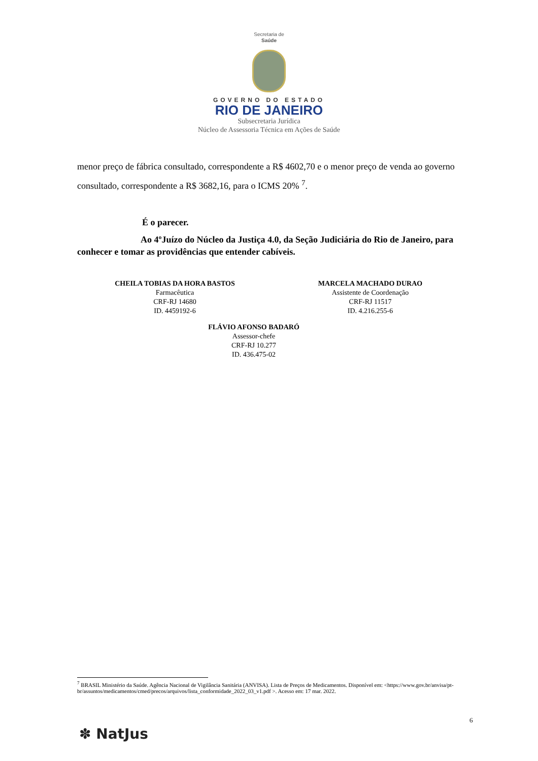Secretaria de
Saúde
GOVERNO DO ESTADO
RIO DE JANEIRO
Subsecretaria Jurídica
Núcleo de Assessoria Técnica em Ações de Saúde
menor preço de fábrica consultado, correspondente a R$ 4602,70 e o menor preço de venda ao governo consultado, correspondente a R$ 3682,16, para o ICMS 20% <sup>7</sup>.
É o parecer.
Ao 4ºJuízo do Núcleo da Justiça 4.0, da Seção Judiciária do Rio de Janeiro, para conhecer e tomar as providências que entender cabíveis.
CHEILA TOBIAS DA HORA BASTOS
Farmacêutica
CRF-RJ 14680
ID. 4459192-6
MARCELA MACHADO DURAO
Assistente de Coordenação
CRF-RJ 11517
ID. 4.216.255-6
FLÁVIO AFONSO BADARÓ
Assessor-chefe
CRF-RJ 10.277
ID. 436.475-02
<sup>7</sup> BRASIL Ministério da Saúde. Agência Nacional de Vigilância Sanitária (ANVISA). Lista de Preços de Medicamentos. Disponível em: <https://www.gov.br/anvisa/pt-br/assuntos/medicamentos/cmed/precos/arquivos/lista_conformidade_2022_03_v1.pdf >. Acesso em: 17 mar. 2022.
6
✽ NatJus